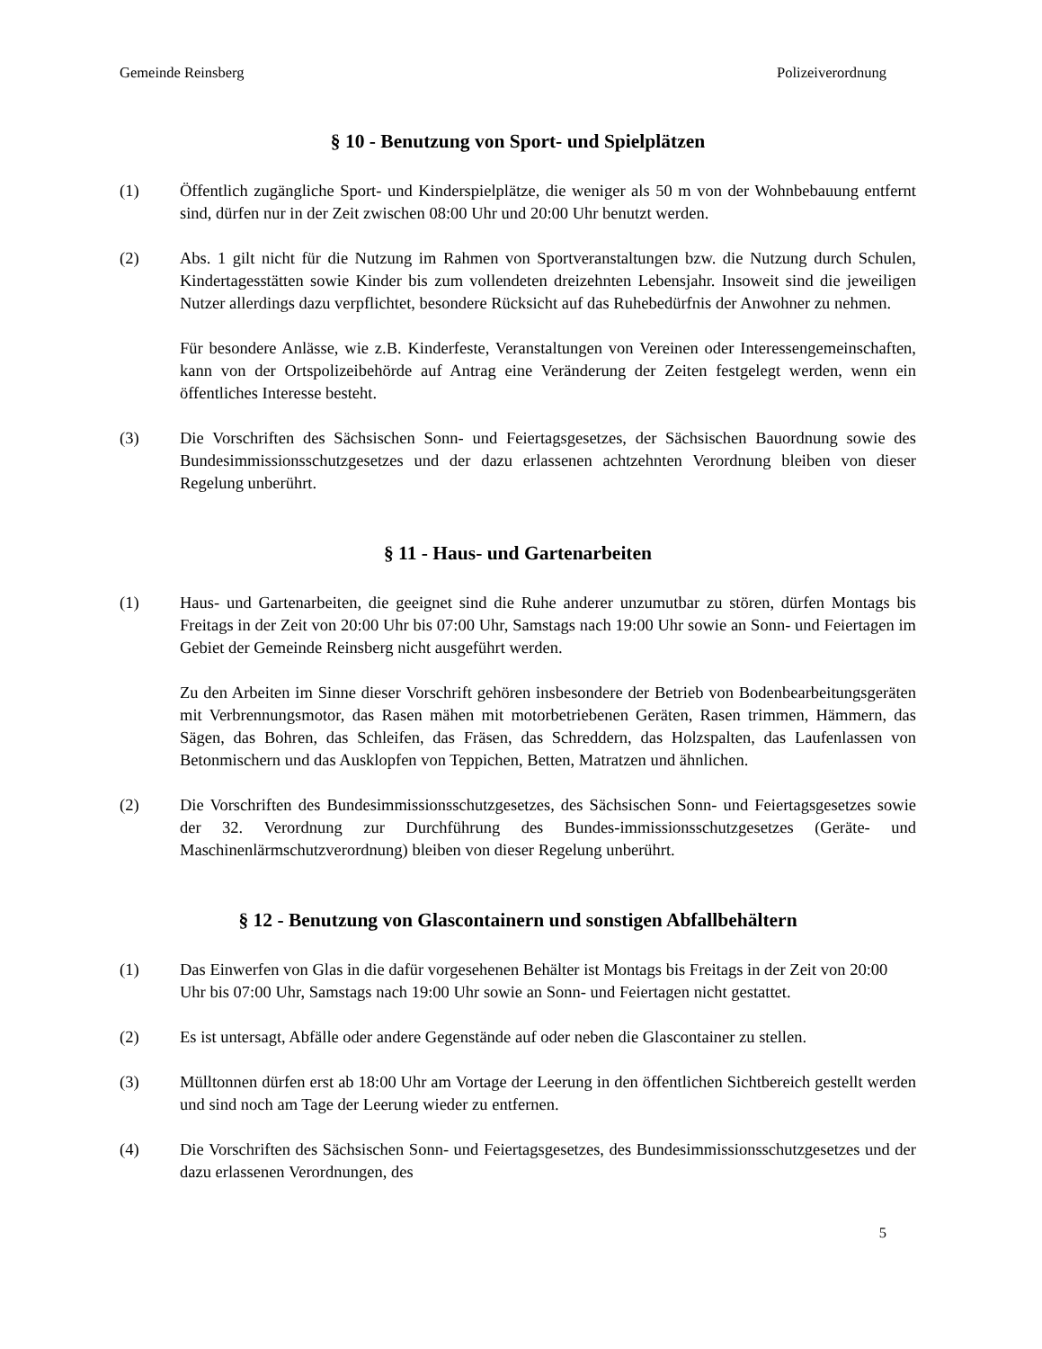Gemeinde Reinsberg Polizeiverordnung
§ 10 - Benutzung von Sport- und Spielplätzen
(1) Öffentlich zugängliche Sport- und Kinderspielplätze, die weniger als 50 m von der Wohnbebauung entfernt sind, dürfen nur in der Zeit zwischen 08:00 Uhr und 20:00 Uhr benutzt werden.
(2) Abs. 1 gilt nicht für die Nutzung im Rahmen von Sportveranstaltungen bzw. die Nutzung durch Schulen, Kindertagesstätten sowie Kinder bis zum vollendeten dreizehnten Lebensjahr. Insoweit sind die jeweiligen Nutzer allerdings dazu verpflichtet, besondere Rücksicht auf das Ruhebedürfnis der Anwohner zu nehmen.
Für besondere Anlässe, wie z.B. Kinderfeste, Veranstaltungen von Vereinen oder Interessengemeinschaften, kann von der Ortspolizeibehörde auf Antrag eine Veränderung der Zeiten festgelegt werden, wenn ein öffentliches Interesse besteht.
(3) Die Vorschriften des Sächsischen Sonn- und Feiertagsgesetzes, der Sächsischen Bauordnung sowie des Bundesimmissionsschutzgesetzes und der dazu erlassenen achtzehnten Verordnung bleiben von dieser Regelung unberührt.
§ 11 - Haus- und Gartenarbeiten
(1) Haus- und Gartenarbeiten, die geeignet sind die Ruhe anderer unzumutbar zu stören, dürfen Montags bis Freitags in der Zeit von 20:00 Uhr bis 07:00 Uhr, Samstags nach 19:00 Uhr sowie an Sonn- und Feiertagen im Gebiet der Gemeinde Reinsberg nicht ausgeführt werden.
Zu den Arbeiten im Sinne dieser Vorschrift gehören insbesondere der Betrieb von Bodenbearbeitungsgeräten mit Verbrennungsmotor, das Rasen mähen mit motorbetriebenen Geräten, Rasen trimmen, Hämmern, das Sägen, das Bohren, das Schleifen, das Fräsen, das Schreddern, das Holzspalten, das Laufenlassen von Betonmischern und das Ausklopfen von Teppichen, Betten, Matratzen und ähnlichen.
(2) Die Vorschriften des Bundesimmissionsschutzgesetzes, des Sächsischen Sonn- und Feiertagsgesetzes sowie der 32. Verordnung zur Durchführung des Bundes-immissionsschutzgesetzes (Geräte- und Maschinenlärmschutzverordnung) bleiben von dieser Regelung unberührt.
§ 12 - Benutzung von Glascontainern und sonstigen Abfallbehältern
(1) Das Einwerfen von Glas in die dafür vorgesehenen Behälter ist Montags bis Freitags in der Zeit von 20:00 Uhr bis 07:00 Uhr, Samstags nach 19:00 Uhr sowie an Sonn- und Feiertagen nicht gestattet.
(2) Es ist untersagt, Abfälle oder andere Gegenstände auf oder neben die Glascontainer zu stellen.
(3) Mülltonnen dürfen erst ab 18:00 Uhr am Vortage der Leerung in den öffentlichen Sichtbereich gestellt werden und sind noch am Tage der Leerung wieder zu entfernen.
(4) Die Vorschriften des Sächsischen Sonn- und Feiertagsgesetzes, des Bundesimmissionsschutzgesetzes und der dazu erlassenen Verordnungen, des
5